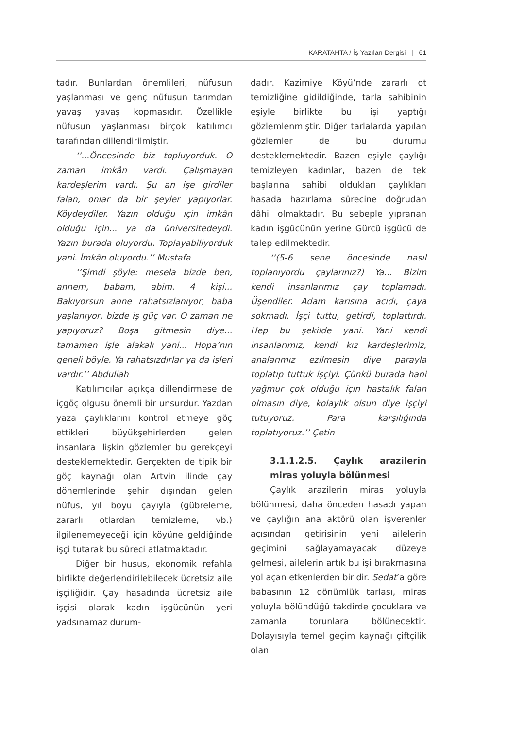KARATAHTA / İş Yazıları Dergisi | 61
tadır. Bunlardan önemlileri, nüfusun yaşlanması ve genç nüfusun tarımdan yavaş yavaş kopmasıdır. Özellikle nüfusun yaşlanması birçok katılımcı tarafından dillendirilmiştir.
‘‘...Öncesinde biz topluyorduk. O zaman imkân vardı. Çalışmayan kardeşlerim vardı. Şu an işe girdiler falan, onlar da bir şeyler yapıyorlar. Köydeydiler. Yazın olduğu için imkân olduğu için... ya da üniversitedeydi. Yazın burada oluyordu. Toplayabiliyorduk yani. İmkân oluyordu.’’ Mustafa
‘‘Şimdi şöyle: mesela bizde ben, annem, babam, abim. 4 kişi... Bakıyorsun anne rahatsızlanıyor, baba yaşlanıyor, bizde iş güç var. O zaman ne yapıyoruz? Boşa gitmesin diye... tamamen işle alakalı yani... Hopa’nın geneli böyle. Ya rahatsızdırlar ya da işleri vardır.’’ Abdullah
Katılımcılar açıkça dillendirmese de içgöç olgusu önemli bir unsurdur. Yazdan yaza çaylıklarını kontrol etmeye göç ettikleri büyükşehirlerden gelen insanlara ilişkin gözlemler bu gerekçeyi desteklemektedir. Gerçekten de tipik bir göç kaynağı olan Artvin ilinde çay dönemlerinde şehir dışından gelen nüfus, yıl boyu çayıyla (gübreleme, zararlı otlardan temizleme, vb.) ilgilenemeyeceği için köyüne geldiğinde işçi tutarak bu süreci atlatmaktadır.
Diğer bir husus, ekonomik refahla birlikte değerlendirilebilecek ücretsiz aile işçiliğidir. Çay hasadında ücretsiz aile işçisi olarak kadın işgücünün yeri yadsınamaz durum-
dadır. Kazimiye Köyü’nde zararlı ot temizliğine gidildiğinde, tarla sahibinin eşiyle birlikte bu işi yaptığı gözlemlenmiştir. Diğer tarlalarda yapılan gözlemler de bu durumu desteklemektedir. Bazen eşiyle çaylığı temizleyen kadınlar, bazen de tek başlarına sahibi oldukları çaylıkları hasada hazırlama sürecine doğrudan dâhil olmaktadır. Bu sebeple yıpranan kadın işgücünün yerine Gürcü işgücü de talep edilmektedir.
‘‘(5-6 sene öncesinde nasıl toplanıyordu çaylarınız?) Ya... Bizim kendi insanlarımız çay toplamadı. Üşendiler. Adam karısına acıdı, çaya sokmadı. İşçi tuttu, getirdi, toplattırdı. Hep bu şekilde yani. Yani kendi insanlarımız, kendi kız kardeşlerimiz, analarımız ezilmesin diye parayla toplatıp tuttuk işçiyi. Çünkü burada hani yağmur çok olduğu için hastalık falan olmasın diye, kolaylık olsun diye işçiyi tutuyoruz. Para karşılığında toplatıyoruz.’’ Çetin
3.1.1.2.5. Çaylık arazilerin miras yoluyla bölünmesi
Çaylık arazilerin miras yoluyla bölünmesi, daha önceden hasadı yapan ve çaylığın ana aktörü olan işverenler açısından getirisinin yeni ailelerin geçimini sağlayamayacak düzeye gelmesi, ailelerin artık bu işi bırakmasına yol açan etkenlerden biridir. Sedat’a göre babasının 12 dönümlük tarlası, miras yoluyla bölündüğü takdirde çocuklara ve zamanla torunlara bölünecektir. Dolayısıyla temel geçim kaynağı çiftçilik olan